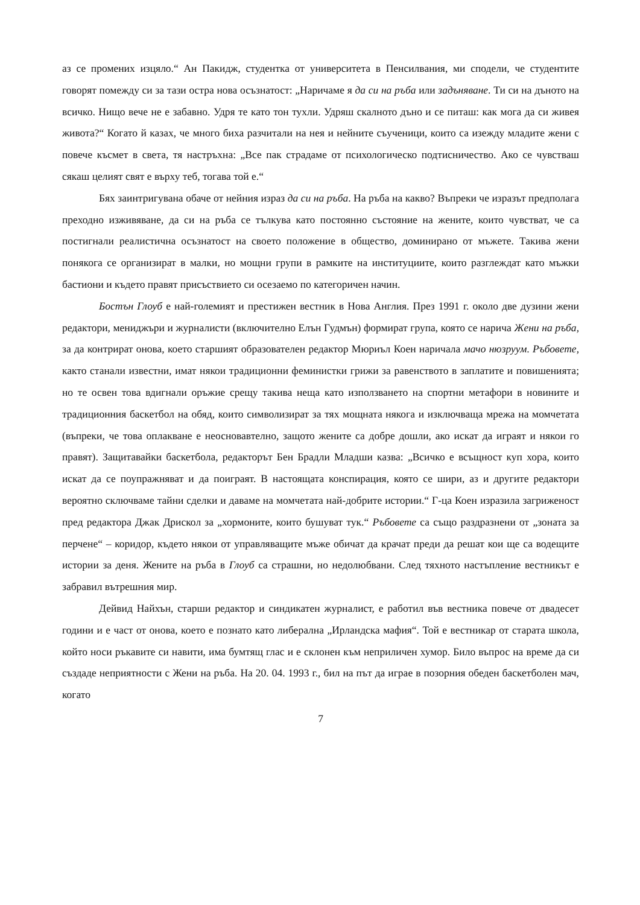аз се промених изцяло.“ Ан Пакидж, студентка от университета в Пенсилвания, ми сподели, че студентите говорят помежду си за тази остра нова осъзнатост: „Наричаме я да си на ръба или задъняване. Ти си на дъното на всичко. Нищо вече не е забавно. Удря те като тон тухли. Удряш скалното дъно и се питаш: как мога да си живея живота?“ Когато й казах, че много биха разчитали на нея и нейните съученици, които са изежду младите жени с повече късмет в света, тя настръхна: „Все пак страдаме от психологическо подтисничество. Ако се чувстваш сякаш целият свят е върху теб, тогава той е.“
Бях заинтригувана обаче от нейния израз да си на ръба. На ръба на какво? Въпреки че изразът предполага преходно изживяване, да си на ръба се тълкува като постоянно състояние на жените, които чувстват, че са постигнали реалистична осъзнатост на своето положение в общество, доминирано от мъжете. Такива жени понякога се организират в малки, но мощни групи в рамките на институциите, които разглеждат като мъжки бастиони и където правят присъствието си осезаемо по категоричен начин.
Бостън Глоуб е най-големият и престижен вестник в Нова Англия. През 1991 г. около две дузини жени редактори, мениджъри и журналисти (включително Елън Гудмън) формират група, която се нарича Жени на ръба, за да контрират онова, което старшият образователен редактор Мюриъл Коен наричала мачо нюзруум. Ръбовете, както станали известни, имат някои традиционни феминистки грижи за равенството в заплатите и повишенията; но те освен това вдигнали оръжие срещу такива неща като използването на спортни метафори в новините и традиционния баскетбол на обяд, които символизират за тях мощната някога и изключваща мрежа на момчетата (въпреки, че това оплакване е неосновавтелно, защото жените са добре дошли, ако искат да играят и някои го правят). Защитавайки баскетбола, редакторът Бен Брадли Младши казва: „Всичко е всъщност куп хора, които искат да се поупражняват и да поиграят. В настоящата конспирация, която се шири, аз и другите редактори вероятно сключваме тайни сделки и даваме на момчетата най-добрите истории.“ Г-ца Коен изразила загриженост пред редактора Джак Дрискол за „хормоните, които бушуват тук.“ Ръбовете са също раздразнени от „зоната за перчене“ – коридор, където някои от управляващите мъже обичат да крачат преди да решат кои ще са водещите истории за деня. Жените на ръба в Глоуб са страшни, но недолюбвани. След тяхното настъпление вестникът е забравил вътрешния мир.
Дейвид Найхън, старши редактор и синдикатен журналист, е работил във вестника повече от двадесет години и е част от онова, което е познато като либерална „Ирландска мафия“. Той е вестникар от старата школа, който носи ръкавите си навити, има бумтящ глас и е склонен към неприличен хумор. Било въпрос на време да си създаде неприятности с Жени на ръба. На 20. 04. 1993 г., бил на път да играе в позорния обеден баскетболен мач, когато
7